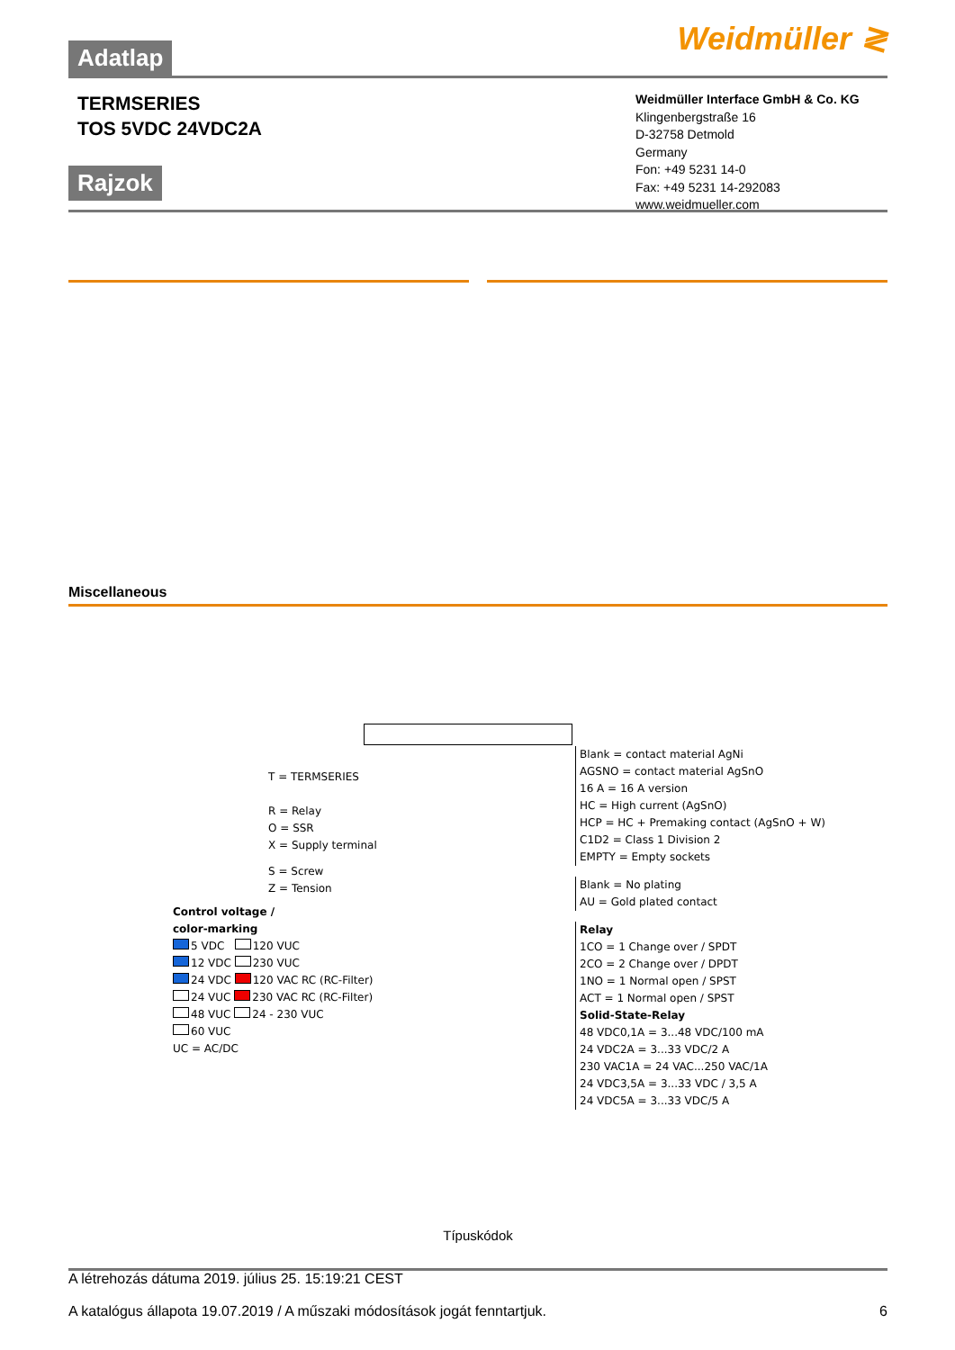Adatlap
Weidmüller ≷
TERMSERIES
TOS 5VDC 24VDC2A
Weidmüller Interface GmbH & Co. KG
Klingenbergstraße 16
D-32758 Detmold
Germany
Fon: +49 5231 14-0
Fax: +49 5231 14-292083
www.weidmueller.com
Rajzok
Miscellaneous
T = TERMSERIES
R = Relay
O = SSR
X = Supply terminal
S = Screw
Z = Tension
Control voltage /
color-marking
5 VDC 120 VUC
12 VDC 230 VUC
24 VDC 120 VAC RC (RC-Filter)
24 VUC 230 VAC RC (RC-Filter)
48 VUC 24 - 230 VUC
60 VUC
UC = AC/DC
Blank = contact material AgNi
AGSNO = contact material AgSnO
16 A = 16 A version
HC = High current (AgSnO)
HCP = HC + Premaking contact (AgSnO + W)
C1D2 = Class 1 Division 2
EMPTY = Empty sockets
Blank = No plating
AU = Gold plated contact
Relay
1CO = 1 Change over / SPDT
2CO = 2 Change over / DPDT
1NO = 1 Normal open / SPST
ACT = 1 Normal open / SPST
Solid-State-Relay
48 VDC0,1A = 3...48 VDC/100 mA
24 VDC2A = 3...33 VDC/2 A
230 VAC1A = 24 VAC...250 VAC/1A
24 VDC3,5A = 3...33 VDC / 3,5 A
24 VDC5A = 3...33 VDC/5 A
Típuskódok
A létrehozás dátuma 2019. július 25. 15:19:21 CEST
A katalógus állapota 19.07.2019 / A műszaki módosítások jogát fenntartjuk. 6